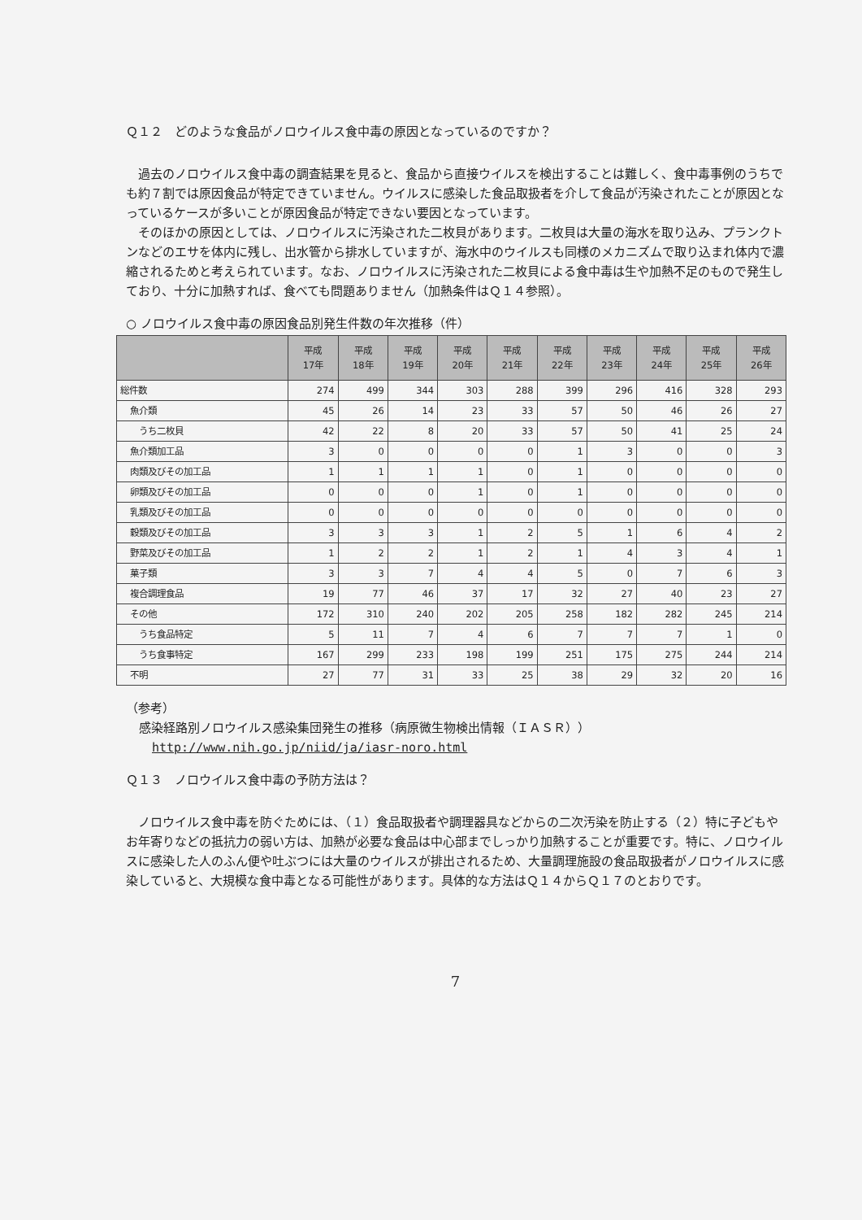Ｑ１２　どのような食品がノロウイルス食中毒の原因となっているのですか？
過去のノロウイルス食中毒の調査結果を見ると、食品から直接ウイルスを検出することは難しく、食中毒事例のうちでも約７割では原因食品が特定できていません。ウイルスに感染した食品取扱者を介して食品が汚染されたことが原因となっているケースが多いことが原因食品が特定できない要因となっています。
そのほかの原因としては、ノロウイルスに汚染された二枚貝があります。二枚貝は大量の海水を取り込み、プランクトンなどのエサを体内に残し、出水管から排水していますが、海水中のウイルスも同様のメカニズムで取り込まれ体内で濃縮されるためと考えられています。なお、ノロウイルスに汚染された二枚貝による食中毒は生や加熱不足のもので発生しており、十分に加熱すれば、食べても問題ありません（加熱条件はＱ１４参照）。
○ ノロウイルス食中毒の原因食品別発生件数の年次推移（件）
| | 平成 17年 | 平成 18年 | 平成 19年 | 平成 20年 | 平成 21年 | 平成 22年 | 平成 23年 | 平成 24年 | 平成 25年 | 平成 26年 |
| --- | --- | --- | --- | --- | --- | --- | --- | --- | --- | --- |
| 総件数 | 274 | 499 | 344 | 303 | 288 | 399 | 296 | 416 | 328 | 293 |
| 魚介類 | 45 | 26 | 14 | 23 | 33 | 57 | 50 | 46 | 26 | 27 |
| うち二枚貝 | 42 | 22 | 8 | 20 | 33 | 57 | 50 | 41 | 25 | 24 |
| 魚介類加工品 | 3 | 0 | 0 | 0 | 0 | 1 | 3 | 0 | 0 | 3 |
| 肉類及びその加工品 | 1 | 1 | 1 | 1 | 0 | 1 | 0 | 0 | 0 | 0 |
| 卵類及びその加工品 | 0 | 0 | 0 | 1 | 0 | 1 | 0 | 0 | 0 | 0 |
| 乳類及びその加工品 | 0 | 0 | 0 | 0 | 0 | 0 | 0 | 0 | 0 | 0 |
| 穀類及びその加工品 | 3 | 3 | 3 | 1 | 2 | 5 | 1 | 6 | 4 | 2 |
| 野菜及びその加工品 | 1 | 2 | 2 | 1 | 2 | 1 | 4 | 3 | 4 | 1 |
| 菓子類 | 3 | 3 | 7 | 4 | 4 | 5 | 0 | 7 | 6 | 3 |
| 複合調理食品 | 19 | 77 | 46 | 37 | 17 | 32 | 27 | 40 | 23 | 27 |
| その他 | 172 | 310 | 240 | 202 | 205 | 258 | 182 | 282 | 245 | 214 |
| うち食品特定 | 5 | 11 | 7 | 4 | 6 | 7 | 7 | 7 | 1 | 0 |
| うち食事特定 | 167 | 299 | 233 | 198 | 199 | 251 | 175 | 275 | 244 | 214 |
| 不明 | 27 | 77 | 31 | 33 | 25 | 38 | 29 | 32 | 20 | 16 |
（参考）
感染経路別ノロウイルス感染集団発生の推移（病原微生物検出情報（ＩＡＳＲ））
http://www.nih.go.jp/niid/ja/iasr-noro.html
Ｑ１３　ノロウイルス食中毒の予防方法は？
ノロウイルス食中毒を防ぐためには、（１）食品取扱者や調理器具などからの二次汚染を防止する（２）特に子どもやお年寄りなどの抵抗力の弱い方は、加熱が必要な食品は中心部までしっかり加熱することが重要です。特に、ノロウイルスに感染した人のふん便や吐ぶつには大量のウイルスが排出されるため、大量調理施設の食品取扱者がノロウイルスに感染していると、大規模な食中毒となる可能性があります。具体的な方法はＱ１４からＱ１７のとおりです。
7